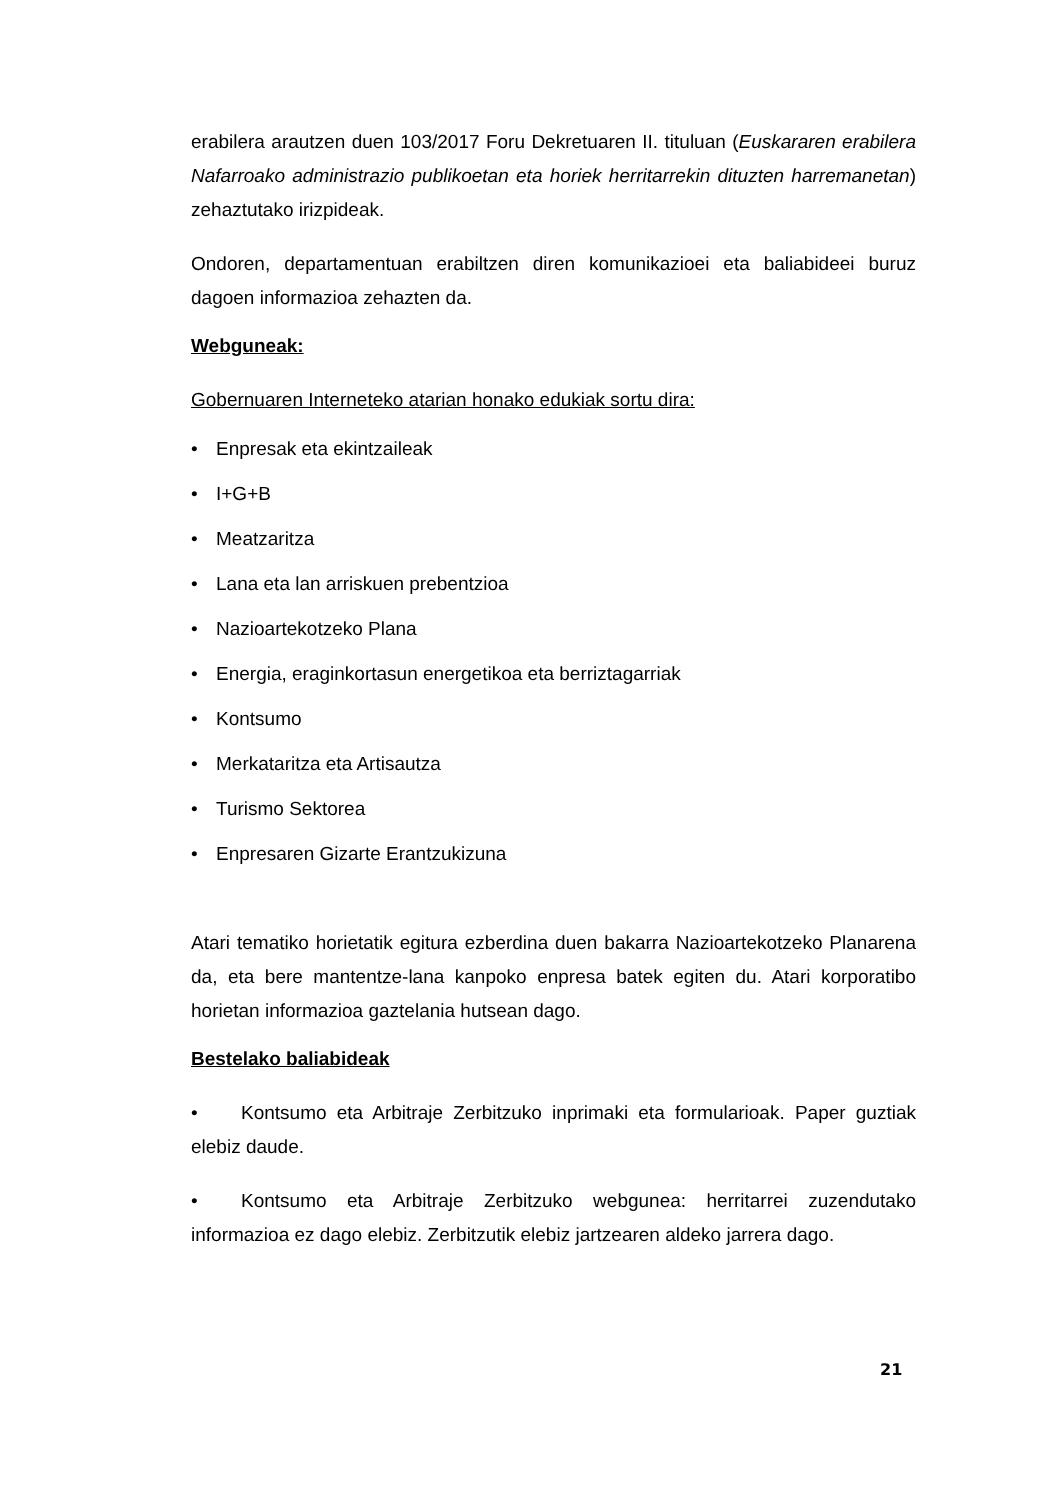erabilera arautzen duen 103/2017 Foru Dekretuaren II. tituluan (Euskararen erabilera Nafarroako administrazio publikoetan eta horiek herritarrekin dituzten harremanetan) zehaztutako irizpideak.
Ondoren, departamentuan erabiltzen diren komunikazioei eta baliabideei buruz dagoen informazioa zehazten da.
Webguneak:
Gobernuaren Interneteko atarian honako edukiak sortu dira:
• Enpresak eta ekintzaileak
• I+G+B
• Meatzaritza
• Lana eta lan arriskuen prebentzioa
• Nazioartekotzeko Plana
• Energia, eraginkortasun energetikoa eta berriztagarriak
• Kontsumo
• Merkataritza eta Artisautza
• Turismo Sektorea
• Enpresaren Gizarte Erantzukizuna
Atari tematiko horietatik egitura ezberdina duen bakarra Nazioartekotzeko Planarena da, eta bere mantentze-lana kanpoko enpresa batek egiten du. Atari korporatibo horietan informazioa gaztelania hutsean dago.
Bestelako baliabideak
• Kontsumo eta Arbitraje Zerbitzuko inprimaki eta formularioak. Paper guztiak elebiz daude.
• Kontsumo eta Arbitraje Zerbitzuko webgunea: herritarrei zuzendutako informazioa ez dago elebiz. Zerbitzutik elebiz jartzearen aldeko jarrera dago.
21